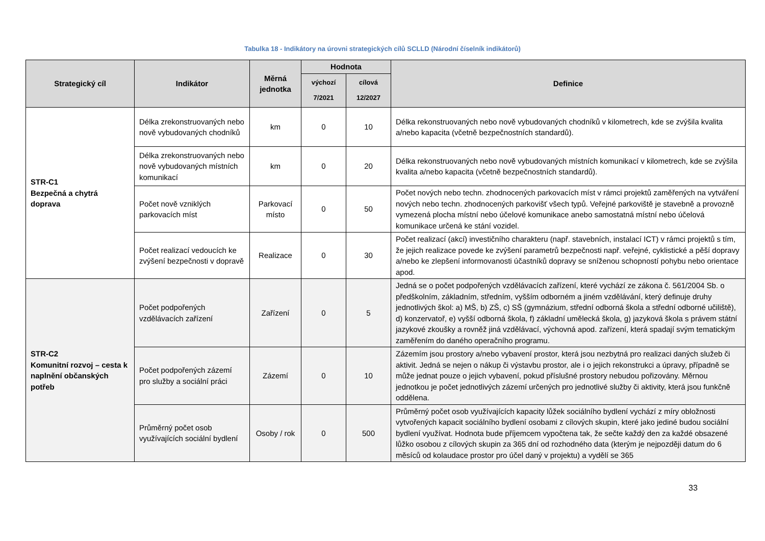Tabulka 18 - Indikátory na úrovni strategických cílů SCLLD (Národní číselník indikátorů)
| Strategický cíl | Indikátor | Měrná jednotka | Hodnota | | Definice |
| --- | --- | --- | --- | --- | --- |
| | | | výchozí 7/2021 | cílová 12/2027 | |
| STR-C1 Bezpečná a chytrá doprava | Délka zrekonstruovaných nebo nově vybudovaných chodníků | km | 0 | 10 | Délka rekonstruovaných nebo nově vybudovaných chodníků v kilometrech, kde se zvýšila kvalita a/nebo kapacita (včetně bezpečnostních standardů). |
| | Délka zrekonstruovaných nebo nově vybudovaných místních komunikací | km | 0 | 20 | Délka rekonstruovaných nebo nově vybudovaných místních komunikací v kilometrech, kde se zvýšila kvalita a/nebo kapacita (včetně bezpečnostních standardů). |
| | Počet nově vzniklých parkovacích míst | Parkovací místo | 0 | 50 | Počet nových nebo techn. zhodnocených parkovacích míst v rámci projektů zaměřených na vytváření nových nebo techn. zhodnocených parkovišť všech typů. Veřejné parkoviště je stavebně a provozně vymezená plocha místní nebo účelové komunikace anebo samostatná místní nebo účelová komunikace určená ke stání vozidel. |
| | Počet realizací vedoucích ke zvýšení bezpečnosti v dopravě | Realizace | 0 | 30 | Počet realizací (akcí) investičního charakteru (např. stavebních, instalací ICT) v rámci projektů s tím, že jejich realizace povede ke zvýšení parametrů bezpečnosti např. veřejné, cyklistické a pěší dopravy a/nebo ke zlepšení informovanosti účastníků dopravy se sníženou schopností pohybu nebo orientace apod. |
| STR-C2 Komunitní rozvoj – cesta k naplnění občanských potřeb | Počet podpořených vzdělávacích zařízení | Zařízení | 0 | 5 | Jedná se o počet podpořených vzdělávacích zařízení, které vychází ze zákona č. 561/2004 Sb. o předškolním, základním, středním, vyšším odborném a jiném vzdělávání, který definuje druhy jednotlivých škol: a) MŠ, b) ZŠ, c) SŠ (gymnázium, střední odborná škola a střední odborné učiliště), d) konzervatoř, e) vyšší odborná škola, f) základní umělecká škola, g) jazyková škola s právem státní jazykové zkoušky a rovněž jiná vzdělávací, výchovná apod. zařízení, která spadají svým tematickým zaměřením do daného operačního programu. |
| | Počet podpořených zázemí pro služby a sociální práci | Zázemí | 0 | 10 | Zázemím jsou prostory a/nebo vybavení prostor, která jsou nezbytná pro realizaci daných služeb či aktivit. Jedná se nejen o nákup či výstavbu prostor, ale i o jejich rekonstrukci a úpravy, případně se může jednat pouze o jejich vybavení, pokud příslušné prostory nebudou pořizovány. Měrnou jednotkou je počet jednotlivých zázemí určených pro jednotlivé služby či aktivity, která jsou funkčně oddělena. |
| | Průměrný počet osob využívajících sociální bydlení | Osoby / rok | 0 | 500 | Průměrný počet osob využívajících kapacity lůžek sociálního bydlení vychází z míry obložnosti vytvořených kapacit sociálního bydlení osobami z cílových skupin, které jako jediné budou sociální bydlení využívat. Hodnota bude příjemcem vypočtena tak, že sečte každý den za každé obsazené lůžko osobou z cílových skupin za 365 dní od rozhodného data (kterým je nejpozději datum do 6 měsíců od kolaudace prostor pro účel daný v projektu) a vydělí se 365 |
33